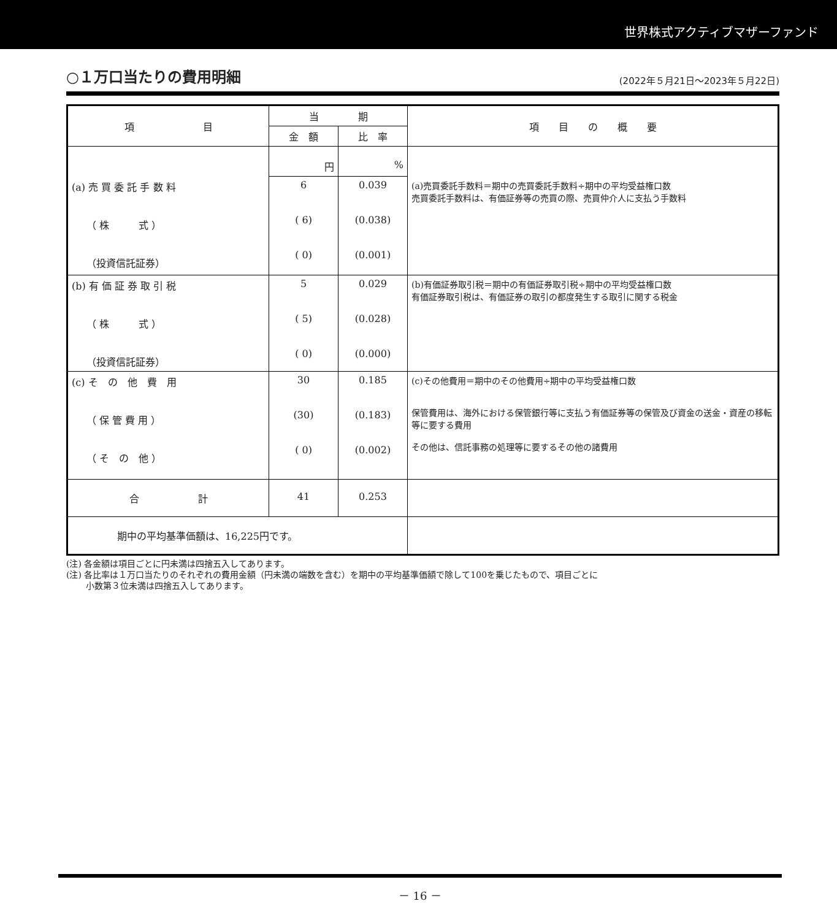世界株式アクティブマザーファンド
○１万口当たりの費用明細
(2022年５月21日～2023年５月22日)
| 項 目 | 当 期 | | 項 目 の 概 要 |
| --- | --- | --- | --- |
| | 金 額 | 比 率 | |
| | 円 | % | |
| (a) 売 買 委 託 手 数 料 （ 株 式 ） （投資信託証券） | 6 ( 6) ( 0) | 0.039 (0.038) (0.001) | (a)売買委託手数料＝期中の売買委託手数料÷期中の平均受益権口数 売買委託手数料は、有価証券等の売買の際、売買仲介人に支払う手数料 |
| (b) 有 価 証 券 取 引 税 （ 株 式 ） （投資信託証券） | 5 ( 5) ( 0) | 0.029 (0.028) (0.000) | (b)有価証券取引税＝期中の有価証券取引税÷期中の平均受益権口数 有価証券取引税は、有価証券の取引の都度発生する取引に関する税金 |
| (c) そ の 他 費 用 （ 保 管 費 用 ） （ そ の 他 ） | 30 (30) ( 0) | 0.185 (0.183) (0.002) | (c)その他費用＝期中のその他費用÷期中の平均受益権口数 保管費用は、海外における保管銀行等に支払う有価証券等の保管及び資金の送金・資産の移転等に要する費用 その他は、信託事務の処理等に要するその他の諸費用 |
| 合 計 | 41 | 0.253 | |
| 期中の平均基準価額は、16,225円です。 | | | |
(注) 各金額は項目ごとに円未満は四捨五入してあります。
(注) 各比率は１万口当たりのそれぞれの費用金額（円未満の端数を含む）を期中の平均基準価額で除して100を乗じたもので、項目ごとに
　　 小数第３位未満は四捨五入してあります。
－ 16 －